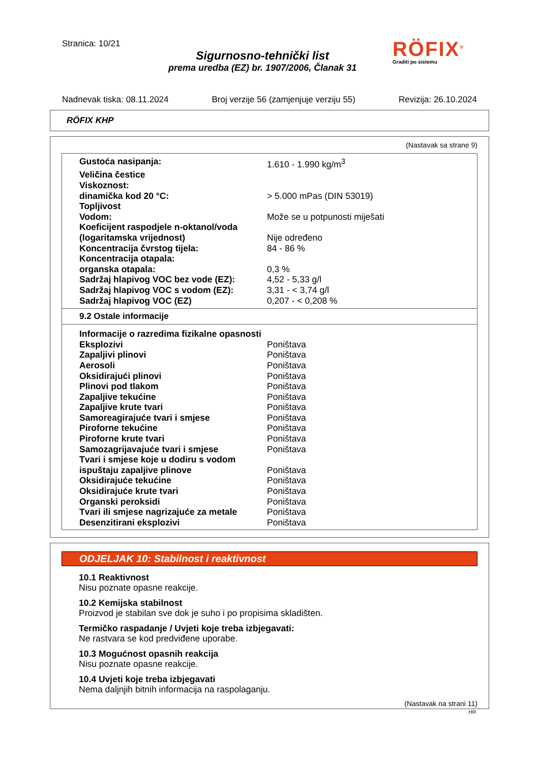Stranica: 10/21
Sigurnosno-tehnički list
prema uredba (EZ) br. 1907/2006, Članak 31
RÖFIX<sup>®</sup>
Graditi po sistemu
Nadnevak tiska: 08.11.2024 Broj verzije 56 (zamjenjuje verziju 55) Revizija: 26.10.2024
RÖFIX KHP
(Nastavak sa strane 9)
| Gustoća nasipanja: | 1.610 - 1.990 kg/m<sup>3</sup> |
| Veličina čestice | |
| Viskoznost: | |
| dinamička kod 20 °C: | > 5.000 mPas (DIN 53019) |
| Topljivost | |
| Vodom: | Može se u potpunosti miješati |
| Koeficijent raspodjele n-oktanol/voda | |
| (logaritamska vrijednost) | Nije određeno |
| Koncentracija čvrstog tijela: | 84 - 86 % |
| Koncentracija otapala: | |
| organska otapala: | 0,3 % |
| Sadržaj hlapivog VOC bez vode (EZ): | 4,52 - 5,33 g/l |
| Sadržaj hlapivog VOC s vodom (EZ): | 3,31 - < 3,74 g/l |
| Sadržaj hlapivog VOC (EZ) | 0,207 - < 0,208 % |
9.2 Ostale informacije
| Informacije o razredima fizikalne opasnosti | |
| Eksplozivi | Poništava |
| Zapaljivi plinovi | Poništava |
| Aerosoli | Poništava |
| Oksidirajući plinovi | Poništava |
| Plinovi pod tlakom | Poništava |
| Zapaljive tekućine | Poništava |
| Zapaljive krute tvari | Poništava |
| Samoreagirajuće tvari i smjese | Poništava |
| Piroforne tekućine | Poništava |
| Piroforne krute tvari | Poništava |
| Samozagrijavajuće tvari i smjese | Poništava |
| Tvari i smjese koje u dodiru s vodom | |
| ispuštaju zapaljive plinove | Poništava |
| Oksidirajuće tekućine | Poništava |
| Oksidirajuće krute tvari | Poništava |
| Organski peroksidi | Poništava |
| Tvari ili smjese nagrizajuće za metale | Poništava |
| Desenzitirani eksplozivi | Poništava |
ODJELJAK 10: Stabilnost i reaktivnost
10.1 Reaktivnost
Nisu poznate opasne reakcije.
10.2 Kemijska stabilnost
Proizvod je stabilan sve dok je suho i po propisima skladišten.
Termičko raspadanje / Uvjeti koje treba izbjegavati:
Ne rastvara se kod predviđene uporabe.
10.3 Mogućnost opasnih reakcija
Nisu poznate opasne reakcije.
10.4 Uvjeti koje treba izbjegavati
Nema daljnjih bitnih informacija na raspolaganju.
(Nastavak na strani 11)
HR